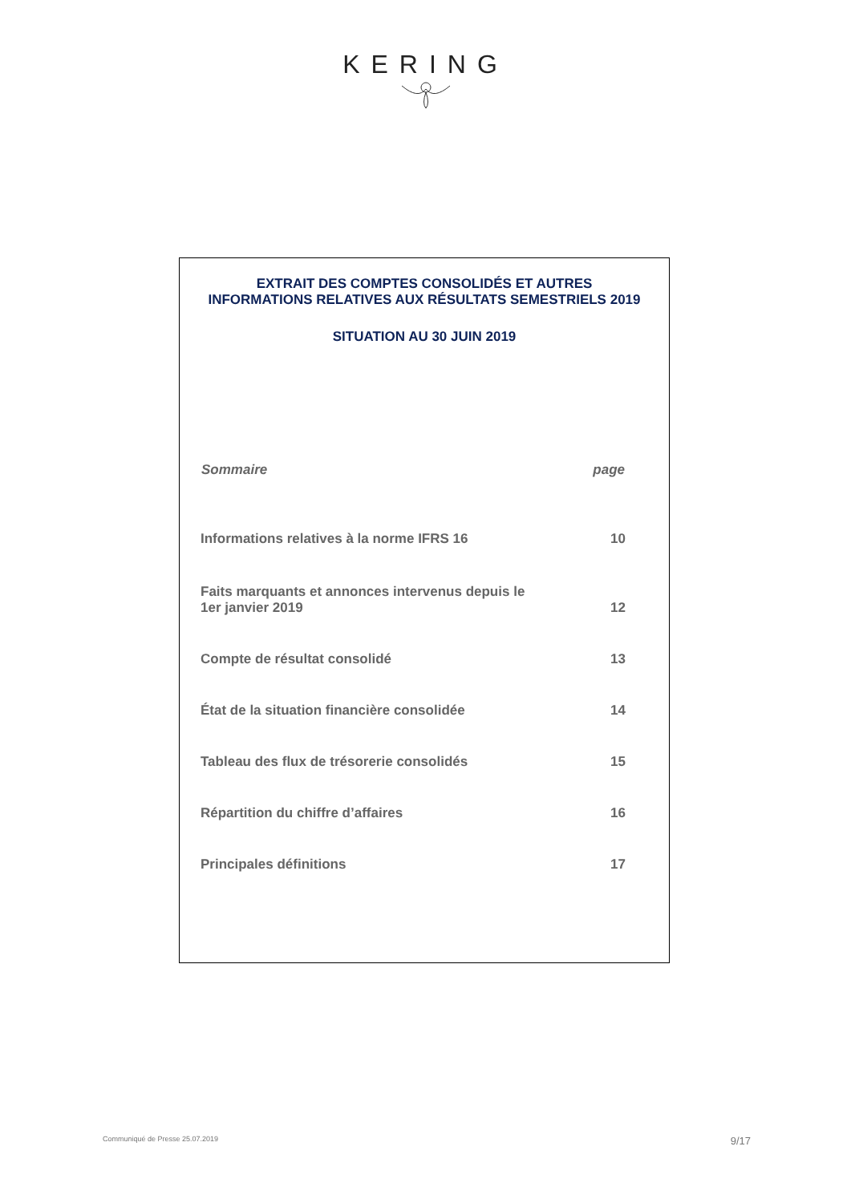KERING
EXTRAIT DES COMPTES CONSOLIDÉS ET AUTRES
INFORMATIONS RELATIVES AUX RÉSULTATS SEMESTRIELS 2019
SITUATION AU 30 JUIN 2019
| Sommaire | page |
| --- | --- |
| Informations relatives à la norme IFRS 16 | 10 |
| Faits marquants et annonces intervenus depuis le 1er janvier 2019 | 12 |
| Compte de résultat consolidé | 13 |
| État de la situation financière consolidée | 14 |
| Tableau des flux de trésorerie consolidés | 15 |
| Répartition du chiffre d’affaires | 16 |
| Principales définitions | 17 |
Communiqué de Presse 25.07.2019 9/17